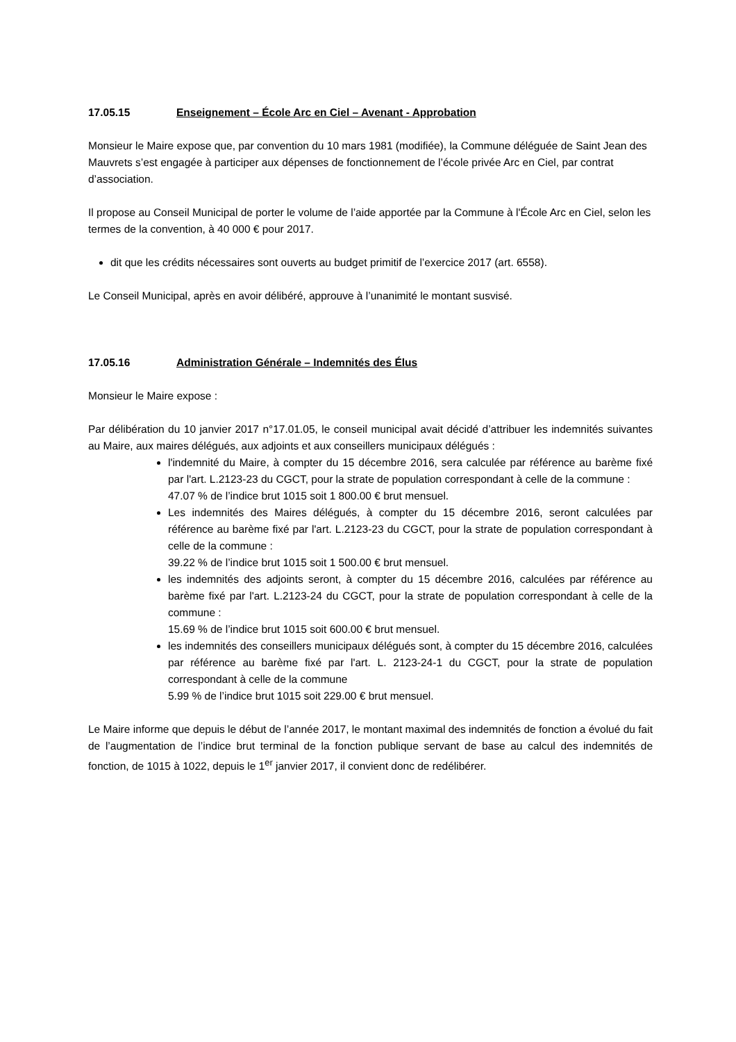17.05.15 Enseignement – École Arc en Ciel – Avenant - Approbation
Monsieur le Maire expose que, par convention du 10 mars 1981 (modifiée), la Commune déléguée de Saint Jean des Mauvrets s’est engagée à participer aux dépenses de fonctionnement de l’école privée Arc en Ciel, par contrat d’association.
Il propose au Conseil Municipal de porter le volume de l’aide apportée par la Commune à l'École Arc en Ciel, selon les termes de la convention, à 40 000 € pour 2017.
dit que les crédits nécessaires sont ouverts au budget primitif de l’exercice 2017 (art. 6558).
Le Conseil Municipal, après en avoir délibéré, approuve à l’unanimité le montant susvisé.
17.05.16 Administration Générale – Indemnités des Élus
Monsieur le Maire expose :
Par délibération du 10 janvier 2017 n°17.01.05, le conseil municipal avait décidé d’attribuer les indemnités suivantes au Maire, aux maires délégués, aux adjoints et aux conseillers municipaux délégués :
l'indemnité du Maire, à compter du 15 décembre 2016, sera calculée par référence au barème fixé par l'art. L.2123-23 du CGCT, pour la strate de population correspondant à celle de la commune :
47.07 % de l’indice brut 1015 soit 1 800.00 € brut mensuel.
Les indemnités des Maires délégués, à compter du 15 décembre 2016, seront calculées par référence au barème fixé par l'art. L.2123-23 du CGCT, pour la strate de population correspondant à celle de la commune :
39.22 % de l’indice brut 1015 soit 1 500.00 € brut mensuel.
les indemnités des adjoints seront, à compter du 15 décembre 2016, calculées par référence au barème fixé par l'art. L.2123-24 du CGCT, pour la strate de population correspondant à celle de la commune :
15.69 % de l’indice brut 1015 soit 600.00 € brut mensuel.
les indemnités des conseillers municipaux délégués sont, à compter du 15 décembre 2016, calculées par référence au barème fixé par l'art. L. 2123-24-1 du CGCT, pour la strate de population correspondant à celle de la commune
5.99 % de l’indice brut 1015 soit 229.00 € brut mensuel.
Le Maire informe que depuis le début de l’année 2017, le montant maximal des indemnités de fonction a évolué du fait de l’augmentation de l’indice brut terminal de la fonction publique servant de base au calcul des indemnités de fonction, de 1015 à 1022, depuis le 1<sup>er</sup> janvier 2017, il convient donc de redélibérer.